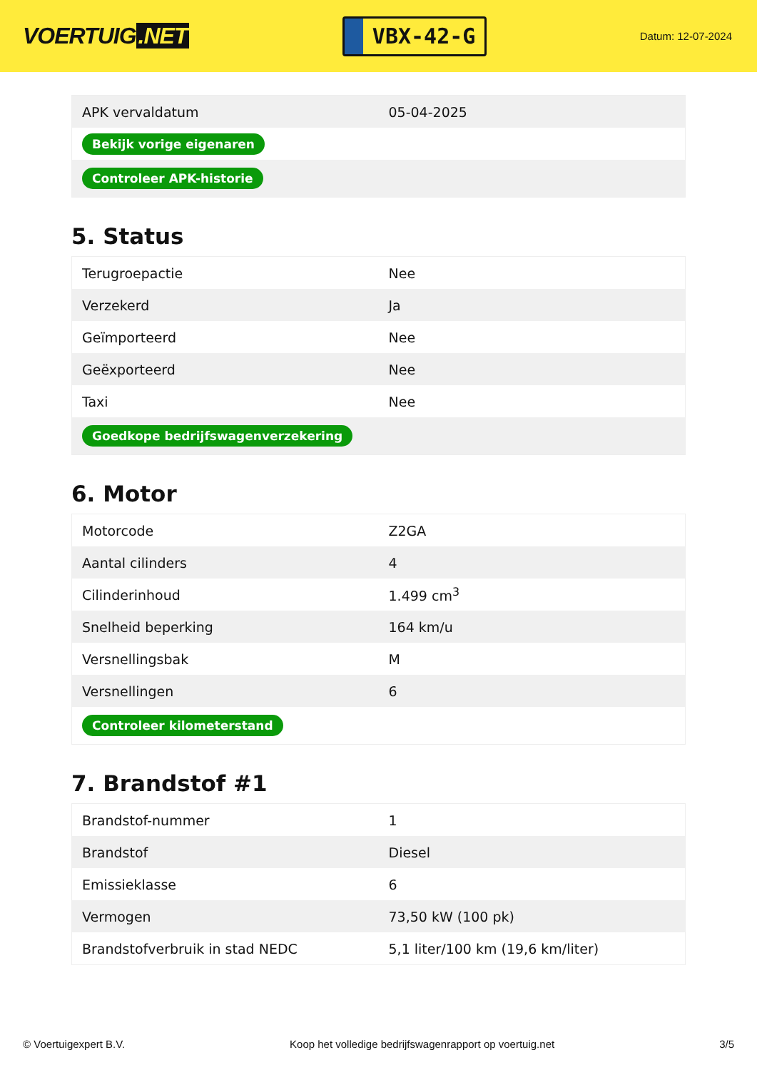VOERTUIG.NET
VBX-42-G
Datum: 12-07-2024
| APK vervaldatum | 05-04-2025 |
| Bekijk vorige eigenaren | |
| Controleer APK-historie | |
5. Status
| Terugroepactie | Nee |
| Verzekerd | Ja |
| Geïmporteerd | Nee |
| Geëxporteerd | Nee |
| Taxi | Nee |
| Goedkope bedrijfswagenverzekering | |
6. Motor
| Motorcode | Z2GA |
| Aantal cilinders | 4 |
| Cilinderinhoud | 1.499 cm<sup>3</sup> |
| Snelheid beperking | 164 km/u |
| Versnellingsbak | M |
| Versnellingen | 6 |
| Controleer kilometerstand | |
7. Brandstof #1
| Brandstof-nummer | 1 |
| Brandstof | Diesel |
| Emissieklasse | 6 |
| Vermogen | 73,50 kW (100 pk) |
| Brandstofverbruik in stad NEDC | 5,1 liter/100 km (19,6 km/liter) |
© Voertuigexpert B.V. Koop het volledige bedrijfswagenrapport op voertuig.net 3/5